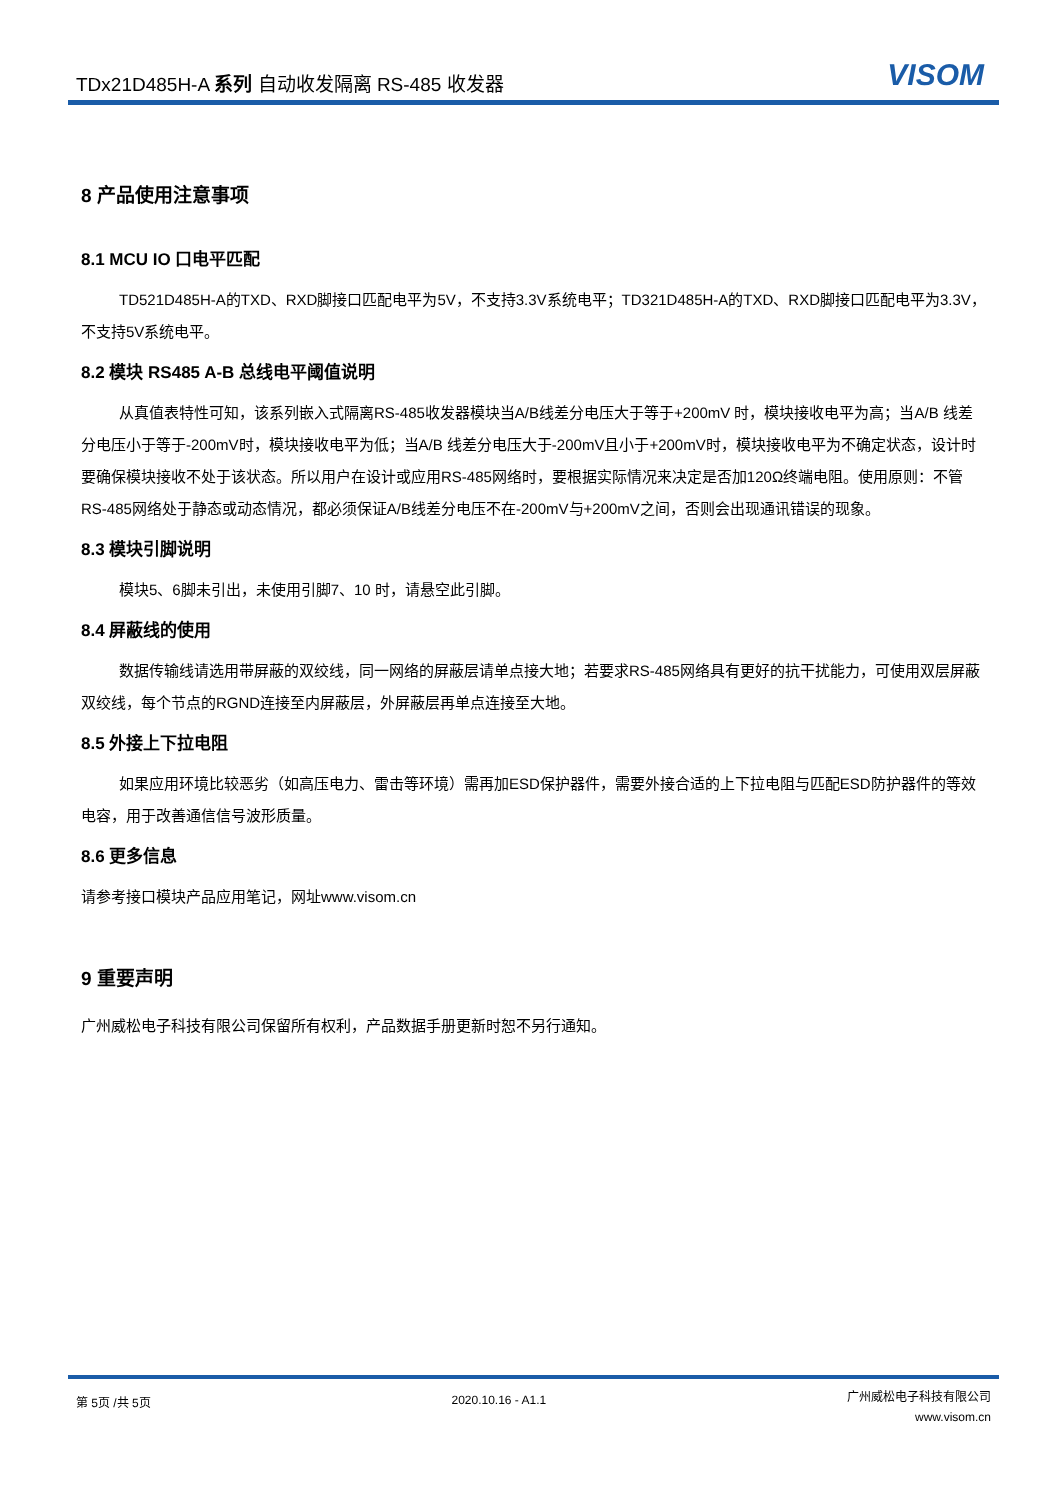TDx21D485H-A 系列 自动收发隔离 RS-485 收发器
VISOM
8 产品使用注意事项
8.1 MCU IO 口电平匹配
TD521D485H-A的TXD、RXD脚接口匹配电平为5V，不支持3.3V系统电平；TD321D485H-A的TXD、RXD脚接口匹配电平为3.3V，不支持5V系统电平。
8.2 模块 RS485 A-B 总线电平阈值说明
从真值表特性可知，该系列嵌入式隔离RS-485收发器模块当A/B线差分电压大于等于+200mV 时，模块接收电平为高；当A/B 线差分电压小于等于-200mV时，模块接收电平为低；当A/B 线差分电压大于-200mV且小于+200mV时，模块接收电平为不确定状态，设计时要确保模块接收不处于该状态。所以用户在设计或应用RS-485网络时，要根据实际情况来决定是否加120Ω终端电阻。使用原则：不管RS-485网络处于静态或动态情况，都必须保证A/B线差分电压不在-200mV与+200mV之间，否则会出现通讯错误的现象。
8.3 模块引脚说明
模块5、6脚未引出，未使用引脚7、10 时，请悬空此引脚。
8.4 屏蔽线的使用
数据传输线请选用带屏蔽的双绞线，同一网络的屏蔽层请单点接大地；若要求RS-485网络具有更好的抗干扰能力，可使用双层屏蔽双绞线，每个节点的RGND连接至内屏蔽层，外屏蔽层再单点连接至大地。
8.5 外接上下拉电阻
如果应用环境比较恶劣（如高压电力、雷击等环境）需再加ESD保护器件，需要外接合适的上下拉电阻与匹配ESD防护器件的等效电容，用于改善通信信号波形质量。
8.6 更多信息
请参考接口模块产品应用笔记，网址www.visom.cn
9 重要声明
广州威松电子科技有限公司保留所有权利，产品数据手册更新时恕不另行通知。
第 5页 /共 5页 2020.10.16 - A1.1
广州威松电子科技有限公司
www.visom.cn